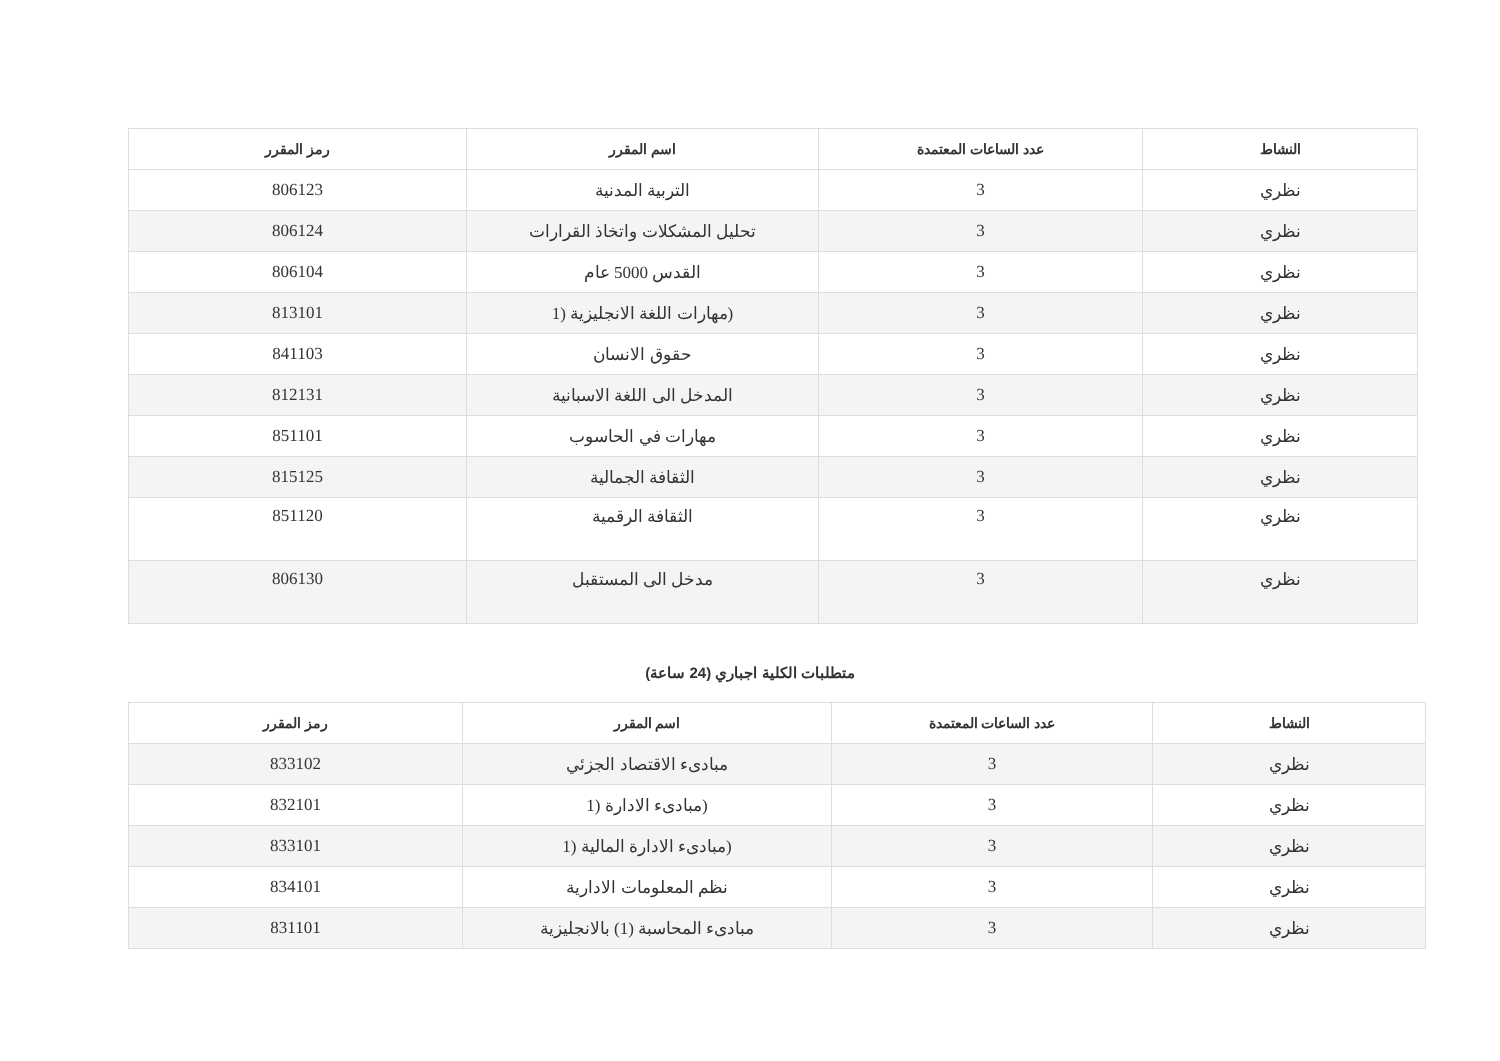| النشاط | عدد الساعات المعتمدة | اسم المقرر | رمز المقرر |
| --- | --- | --- | --- |
| نظري | 3 | التربية المدنية | 806123 |
| نظري | 3 | تحليل المشكلات واتخاذ القرارات | 806124 |
| نظري | 3 | القدس 5000 عام | 806104 |
| نظري | 3 | (مهارات اللغة الانجليزية (1 | 813101 |
| نظري | 3 | حقوق الانسان | 841103 |
| نظري | 3 | المدخل الى اللغة الاسبانية | 812131 |
| نظري | 3 | مهارات في الحاسوب | 851101 |
| نظري | 3 | الثقافة الجمالية | 815125 |
| نظري | 3 | الثقافة الرقمية | 851120 |
| نظري | 3 | مدخل الى المستقبل | 806130 |
متطلبات الكلية اجباري (24 ساعة)
| النشاط | عدد الساعات المعتمدة | اسم المقرر | رمز المقرر |
| --- | --- | --- | --- |
| نظري | 3 | مبادىء الاقتصاد الجزئي | 833102 |
| نظري | 3 | (مبادىء الادارة (1 | 832101 |
| نظري | 3 | (مبادىء الادارة المالية (1 | 833101 |
| نظري | 3 | نظم المعلومات الادارية | 834101 |
| نظري | 3 | مبادىء المحاسبة (1) بالانجليزية | 831101 |